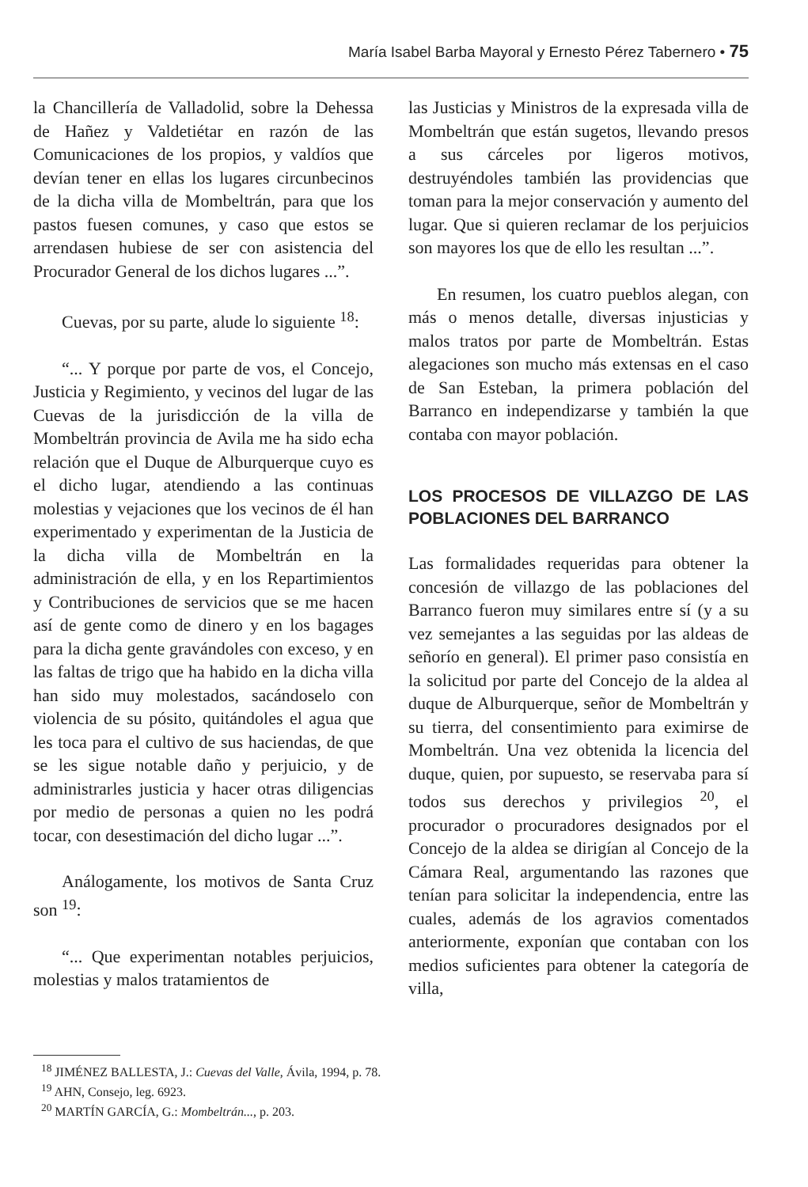María Isabel Barba Mayoral y Ernesto Pérez Tabernero • 75
la Chancillería de Valladolid, sobre la Dehessa de Hañez y Valdetiétar en razón de las Comunicaciones de los propios, y valdíos que devían tener en ellas los lugares circunbecinos de la dicha villa de Mombeltrán, para que los pastos fuesen comunes, y caso que estos se arrendasen hubiese de ser con asistencia del Procurador General de los dichos lugares ...”.
Cuevas, por su parte, alude lo siguiente <sup>18</sup>:
“... Y porque por parte de vos, el Concejo, Justicia y Regimiento, y vecinos del lugar de las Cuevas de la jurisdicción de la villa de Mombeltrán provincia de Avila me ha sido echa relación que el Duque de Alburquerque cuyo es el dicho lugar, atendiendo a las continuas molestias y vejaciones que los vecinos de él han experimentado y experimentan de la Justicia de la dicha villa de Mombeltrán en la administración de ella, y en los Repartimientos y Contribuciones de servicios que se me hacen así de gente como de dinero y en los bagages para la dicha gente gravándoles con exceso, y en las faltas de trigo que ha habido en la dicha villa han sido muy molestados, sacándoselo con violencia de su pósito, quitándoles el agua que les toca para el cultivo de sus haciendas, de que se les sigue notable daño y perjuicio, y de administrarles justicia y hacer otras diligencias por medio de personas a quien no les podrá tocar, con desestimación del dicho lugar ...”.
Análogamente, los motivos de Santa Cruz son <sup>19</sup>:
“... Que experimentan notables perjuicios, molestias y malos tratamientos de
las Justicias y Ministros de la expresada villa de Mombeltrán que están sugetos, llevando presos a sus cárceles por ligeros motivos, destruyéndoles también las providencias que toman para la mejor conservación y aumento del lugar. Que si quieren reclamar de los perjuicios son mayores los que de ello les resultan ...”.
En resumen, los cuatro pueblos alegan, con más o menos detalle, diversas injusticias y malos tratos por parte de Mombeltrán. Estas alegaciones son mucho más extensas en el caso de San Esteban, la primera población del Barranco en independizarse y también la que contaba con mayor población.
LOS PROCESOS DE VILLAZGO DE LAS POBLACIONES DEL BARRANCO
Las formalidades requeridas para obtener la concesión de villazgo de las poblaciones del Barranco fueron muy similares entre sí (y a su vez semejantes a las seguidas por las aldeas de señorío en general). El primer paso consistía en la solicitud por parte del Concejo de la aldea al duque de Alburquerque, señor de Mombeltrán y su tierra, del consentimiento para eximirse de Mombeltrán. Una vez obtenida la licencia del duque, quien, por supuesto, se reservaba para sí todos sus derechos y privilegios <sup>20</sup>, el procurador o procuradores designados por el Concejo de la aldea se dirigían al Concejo de la Cámara Real, argumentando las razones que tenían para solicitar la independencia, entre las cuales, además de los agravios comentados anteriormente, exponían que contaban con los medios suficientes para obtener la categoría de villa,
<sup>18</sup> JIMÉNEZ BALLESTA, J.: Cuevas del Valle, Ávila, 1994, p. 78.
<sup>19</sup> AHN, Consejo, leg. 6923.
<sup>20</sup> MARTÍN GARCÍA, G.: Mombeltrán..., p. 203.